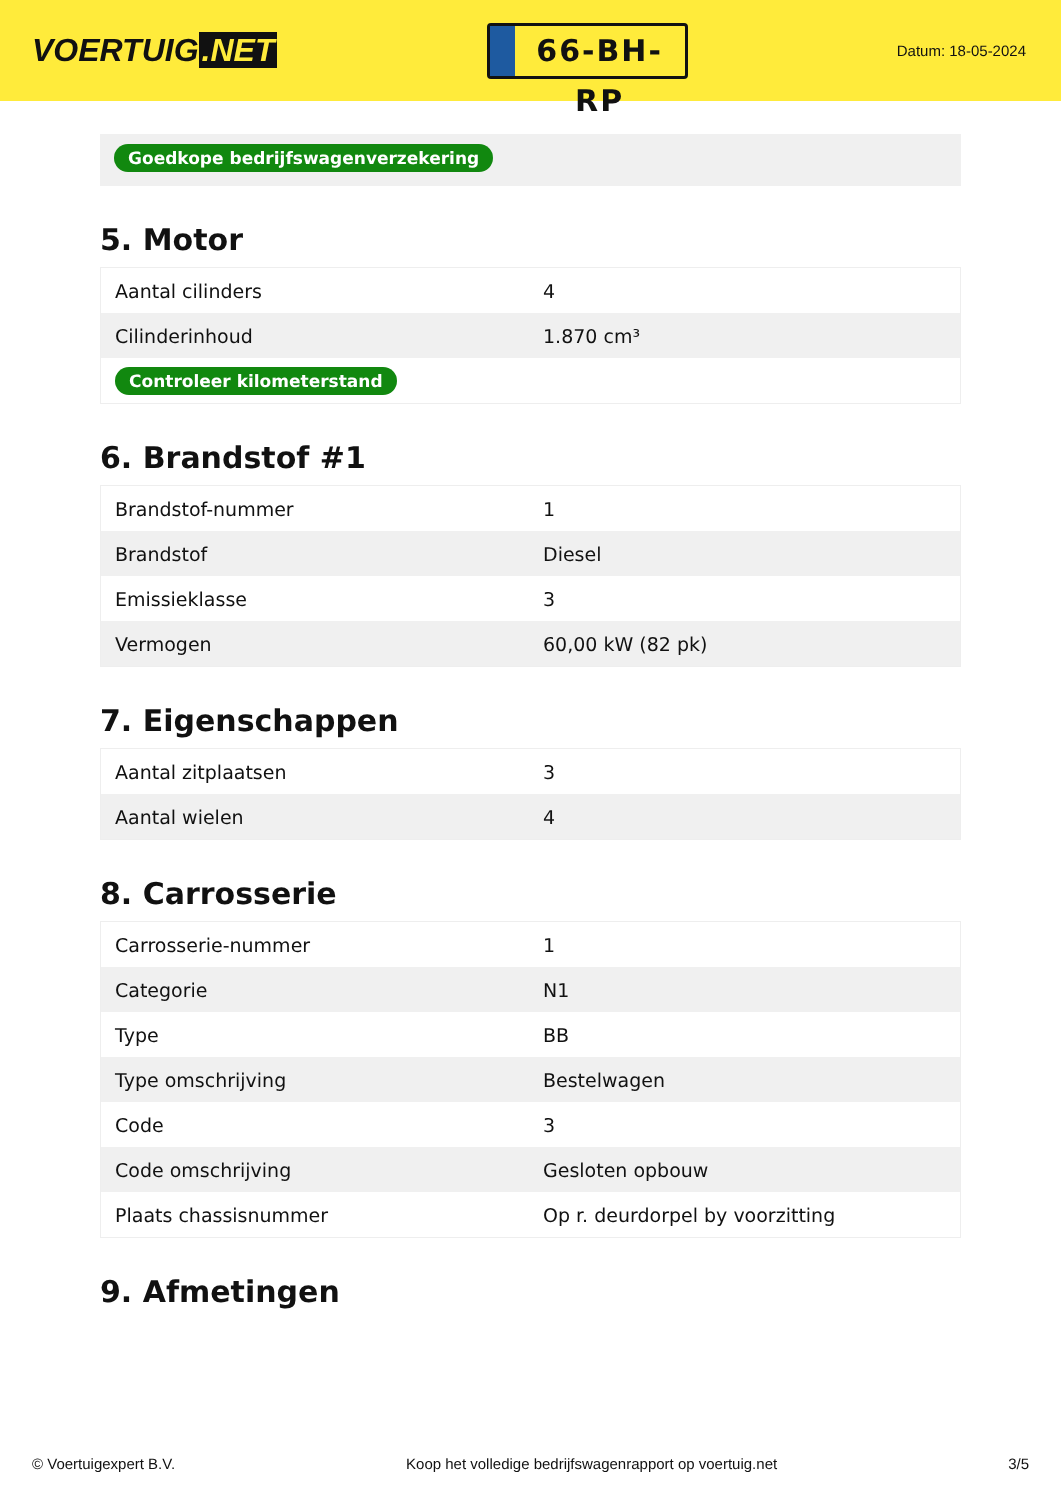VOERTUIG.NET
66-BH-RP
Datum: 18-05-2024
Goedkope bedrijfswagenverzekering
5. Motor
| Aantal cilinders | 4 |
| Cilinderinhoud | 1.870 cm³ |
| Controleer kilometerstand | |
6. Brandstof #1
| Brandstof-nummer | 1 |
| Brandstof | Diesel |
| Emissieklasse | 3 |
| Vermogen | 60,00 kW (82 pk) |
7. Eigenschappen
| Aantal zitplaatsen | 3 |
| Aantal wielen | 4 |
8. Carrosserie
| Carrosserie-nummer | 1 |
| Categorie | N1 |
| Type | BB |
| Type omschrijving | Bestelwagen |
| Code | 3 |
| Code omschrijving | Gesloten opbouw |
| Plaats chassisnummer | Op r. deurdorpel by voorzitting |
9. Afmetingen
© Voertuigexpert B.V. Koop het volledige bedrijfswagenrapport op voertuig.net 3/5